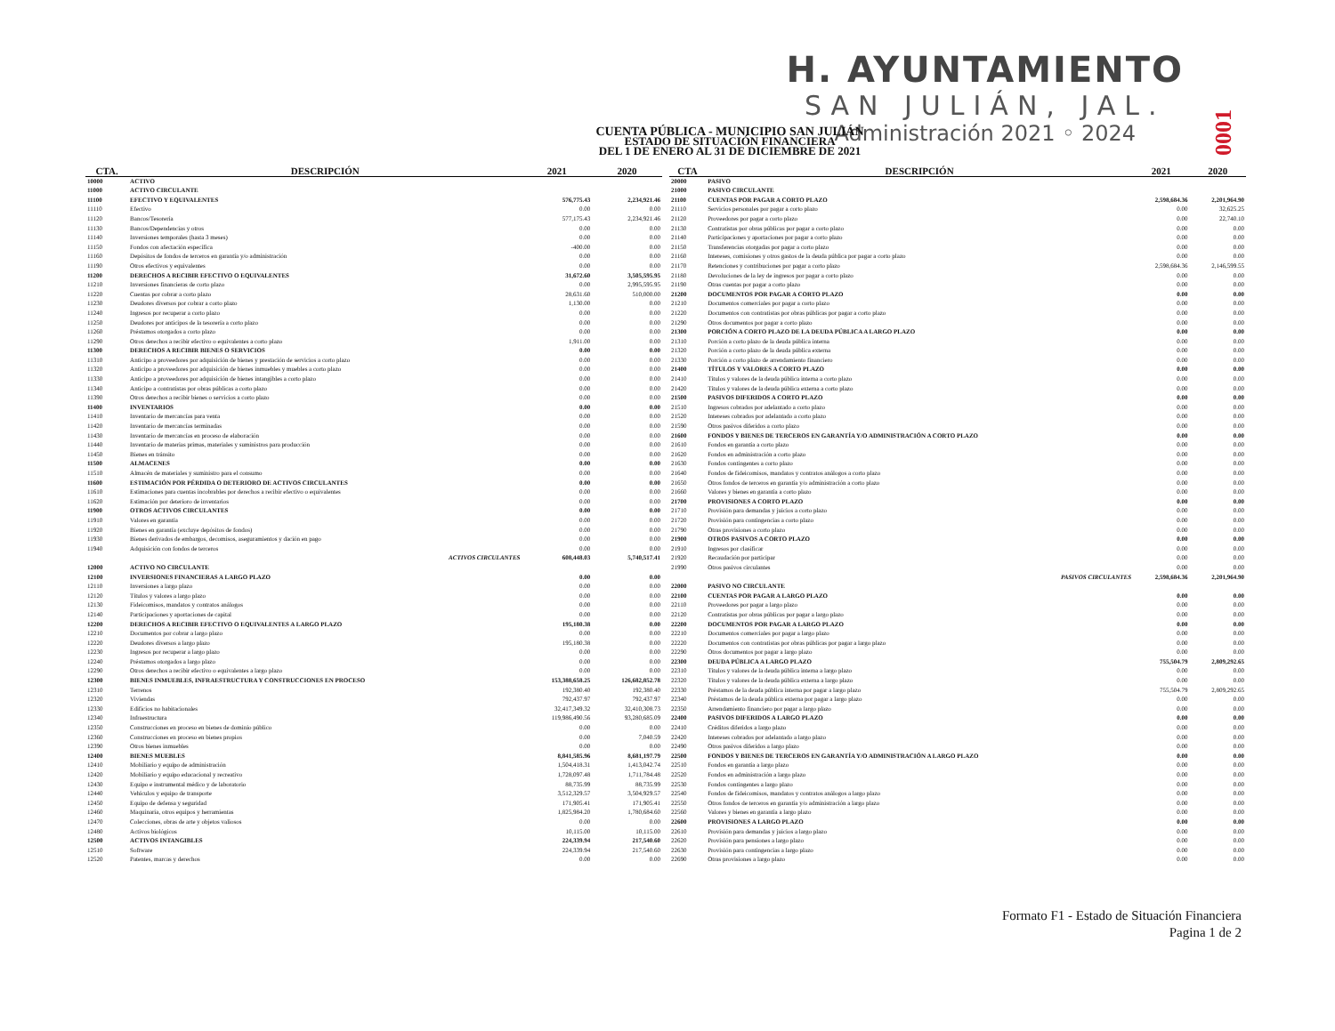H. AYUNTAMIENTO
SAN JULIÁN, JAL.
Administración 2021 ◦ 2024
0001
CUENTA PÚBLICA - MUNICIPIO SAN JULIÁN
ESTADO DE SITUACIÓN FINANCIERA
DEL 1 DE ENERO AL 31 DE DICIEMBRE DE 2021
| CTA. | DESCRIPCIÓN | 2021 | 2020 |
| --- | --- | --- | --- |
| 10000 | ACTIVO | | |
| 11000 | ACTIVO CIRCULANTE | | |
| 11100 | EFECTIVO Y EQUIVALENTES | 576,775.43 | 2,234,921.46 |
| 11110 | Efectivo | 0.00 | 0.00 |
| 11120 | Bancos/Tesorería | 577,175.43 | 2,234,921.46 |
| 11130 | Bancos/Dependencias y otros | 0.00 | 0.00 |
| 11140 | Inversiones temporales (hasta 3 meses) | 0.00 | 0.00 |
| 11150 | Fondos con afectación específica | -400.00 | 0.00 |
| 11160 | Depósitos de fondos de terceros en garantía y/o administración | 0.00 | 0.00 |
| 11190 | Otros efectivos y equivalentes | 0.00 | 0.00 |
| 11200 | DERECHOS A RECIBIR EFECTIVO O EQUIVALENTES | 31,672.60 | 3,505,595.95 |
| 11210 | Inversiones financieras de corto plazo | 0.00 | 2,995,595.95 |
| 11220 | Cuentas por cobrar a corto plazo | 28,631.60 | 510,000.00 |
| 11230 | Deudores diversos por cobrar a corto plazo | 1,130.00 | 0.00 |
| 11240 | Ingresos por recuperar a corto plazo | 0.00 | 0.00 |
| 11250 | Deudores por anticipos de la tesorería a corto plazo | 0.00 | 0.00 |
| 11260 | Préstamos otorgados a corto plazo | 0.00 | 0.00 |
| 11290 | Otros derechos a recibir efectivo o equivalentes a corto plazo | 1,911.00 | 0.00 |
| 11300 | DERECHOS A RECIBIR BIENES O SERVICIOS | 0.00 | 0.00 |
| 11310 | Anticipo a proveedores por adquisición de bienes y prestación de servicios a corto plazo | 0.00 | 0.00 |
| 11320 | Anticipo a proveedores por adquisición de bienes inmuebles y muebles a corto plazo | 0.00 | 0.00 |
| 11330 | Anticipo a proveedores por adquisición de bienes intangibles a corto plazo | 0.00 | 0.00 |
| 11340 | Anticipo a contratistas por obras públicas a corto plazo | 0.00 | 0.00 |
| 11390 | Otros derechos a recibir bienes o servicios a corto plazo | 0.00 | 0.00 |
| 11400 | INVENTARIOS | 0.00 | 0.00 |
| 11410 | Inventario de mercancías para venta | 0.00 | 0.00 |
| 11420 | Inventario de mercancías terminadas | 0.00 | 0.00 |
| 11430 | Inventario de mercancías en proceso de elaboración | 0.00 | 0.00 |
| 11440 | Inventario de materias primas, materiales y suministros para producción | 0.00 | 0.00 |
| 11450 | Bienes en tránsito | 0.00 | 0.00 |
| 11500 | ALMACENES | 0.00 | 0.00 |
| 11510 | Almacén de materiales y suministro para el consumo | 0.00 | 0.00 |
| 11600 | ESTIMACIÓN POR PÉRDIDA O DETERIORO DE ACTIVOS CIRCULANTES | 0.00 | 0.00 |
| 11610 | Estimaciones para cuentas incobrables por derechos a recibir efectivo o equivalentes | 0.00 | 0.00 |
| 11620 | Estimación por deterioro de inventarios | 0.00 | 0.00 |
| 11900 | OTROS ACTIVOS CIRCULANTES | 0.00 | 0.00 |
| 11910 | Valores en garantía | 0.00 | 0.00 |
| 11920 | Bienes en garantía (excluye depósitos de fondos) | 0.00 | 0.00 |
| 11930 | Bienes derivados de embargos, decomisos, aseguramientos y dación en pago | 0.00 | 0.00 |
| 11940 | Adquisición con fondos de terceros | 0.00 | 0.00 |
| | ACTIVOS CIRCULANTES | 608,448.03 | 5,740,517.41 |
| 12000 | ACTIVO NO CIRCULANTE | | |
| 12100 | INVERSIONES FINANCIERAS A LARGO PLAZO | 0.00 | 0.00 |
| 12110 | Inversiones a largo plazo | 0.00 | 0.00 |
| 12120 | Títulos y valores a largo plazo | 0.00 | 0.00 |
| 12130 | Fideicomisos, mandatos y contratos análogos | 0.00 | 0.00 |
| 12140 | Participaciones y aportaciones de capital | 0.00 | 0.00 |
| 12200 | DERECHOS A RECIBIR EFECTIVO O EQUIVALENTES A LARGO PLAZO | 195,180.38 | 0.00 |
| 12210 | Documentos por cobrar a largo plazo | 0.00 | 0.00 |
| 12220 | Deudores diversos a largo plazo | 195,180.38 | 0.00 |
| 12230 | Ingresos por recuperar a largo plazo | 0.00 | 0.00 |
| 12240 | Préstamos otorgados a largo plazo | 0.00 | 0.00 |
| 12290 | Otros derechos a recibir efectivo o equivalentes a largo plazo | 0.00 | 0.00 |
| 12300 | BIENES INMUEBLES, INFRAESTRUCTURA Y CONSTRUCCIONES EN PROCESO | 153,388,658.25 | 126,682,852.78 |
| 12310 | Terrenos | 192,380.40 | 192,380.40 |
| 12320 | Viviendas | 792,437.97 | 792,437.97 |
| 12330 | Edificios no habitacionales | 32,417,349.32 | 32,410,308.73 |
| 12340 | Infraestructura | 119,986,490.56 | 93,280,685.09 |
| 12350 | Construcciones en proceso en bienes de dominio público | 0.00 | 0.00 |
| 12360 | Construcciones en proceso en bienes propios | 0.00 | 7,040.59 |
| 12390 | Otros bienes inmuebles | 0.00 | 0.00 |
| 12400 | BIENES MUEBLES | 8,841,585.96 | 8,681,197.79 |
| 12410 | Mobiliario y equipo de administración | 1,504,418.31 | 1,413,042.74 |
| 12420 | Mobiliario y equipo educacional y recreativo | 1,728,097.48 | 1,711,784.48 |
| 12430 | Equipo e instrumental médico y de laboratorio | 88,735.99 | 88,735.99 |
| 12440 | Vehículos y equipo de transporte | 3,512,329.57 | 3,504,929.57 |
| 12450 | Equipo de defensa y seguridad | 171,905.41 | 171,905.41 |
| 12460 | Maquinaria, otros equipos y herramientas | 1,825,984.20 | 1,780,684.60 |
| 12470 | Colecciones, obras de arte y objetos valiosos | 0.00 | 0.00 |
| 12480 | Activos biológicos | 10,115.00 | 10,115.00 |
| 12500 | ACTIVOS INTANGIBLES | 224,339.94 | 217,540.60 |
| 12510 | Software | 224,339.94 | 217,540.60 |
| 12520 | Patentes, marcas y derechos | 0.00 | 0.00 |
| CTA | DESCRIPCIÓN | 2021 | 2020 |
| --- | --- | --- | --- |
| 20000 | PASIVO | | |
| 21000 | PASIVO CIRCULANTE | | |
| 21100 | CUENTAS POR PAGAR A CORTO PLAZO | 2,598,684.36 | 2,201,964.90 |
| 21110 | Servicios personales por pagar a corto plazo | 0.00 | 32,625.25 |
| 21120 | Proveedores por pagar a corto plazo | 0.00 | 22,740.10 |
| 21130 | Contratistas por obras públicas por pagar a corto plazo | 0.00 | 0.00 |
| 21140 | Participaciones y aportaciones por pagar a corto plazo | 0.00 | 0.00 |
| 21150 | Transferencias otorgadas por pagar a corto plazo | 0.00 | 0.00 |
| 21160 | Intereses, comisiones y otros gastos de la deuda pública por pagar a corto plazo | 0.00 | 0.00 |
| 21170 | Retenciones y contribuciones por pagar a corto plazo | 2,598,684.36 | 2,146,599.55 |
| 21180 | Devoluciones de la ley de ingresos por pagar a corto plazo | 0.00 | 0.00 |
| 21190 | Otras cuentas por pagar a corto plazo | 0.00 | 0.00 |
| 21200 | DOCUMENTOS POR PAGAR A CORTO PLAZO | 0.00 | 0.00 |
| 21210 | Documentos comerciales por pagar a corto plazo | 0.00 | 0.00 |
| 21220 | Documentos con contratistas por obras públicas por pagar a corto plazo | 0.00 | 0.00 |
| 21290 | Otros documentos por pagar a corto plazo | 0.00 | 0.00 |
| 21300 | PORCIÓN A CORTO PLAZO DE LA DEUDA PÚBLICA A LARGO PLAZO | 0.00 | 0.00 |
| 21310 | Porción a corto plazo de la deuda pública interna | 0.00 | 0.00 |
| 21320 | Porción a corto plazo de la deuda pública externa | 0.00 | 0.00 |
| 21330 | Porción a corto plazo de arrendamiento financiero | 0.00 | 0.00 |
| 21400 | TÍTULOS Y VALORES A CORTO PLAZO | 0.00 | 0.00 |
| 21410 | Títulos y valores de la deuda pública interna a corto plazo | 0.00 | 0.00 |
| 21420 | Títulos y valores de la deuda pública externa a corto plazo | 0.00 | 0.00 |
| 21500 | PASIVOS DIFERIDOS A CORTO PLAZO | 0.00 | 0.00 |
| 21510 | Ingresos cobrados por adelantado a corto plazo | 0.00 | 0.00 |
| 21520 | Intereses cobrados por adelantado a corto plazo | 0.00 | 0.00 |
| 21590 | Otros pasivos diferidos a corto plazo | 0.00 | 0.00 |
| 21600 | FONDOS Y BIENES DE TERCEROS EN GARANTÍA Y/O ADMINISTRACIÓN A CORTO PLAZO | 0.00 | 0.00 |
| 21610 | Fondos en garantía a corto plazo | 0.00 | 0.00 |
| 21620 | Fondos en administración a corto plazo | 0.00 | 0.00 |
| 21630 | Fondos contingentes a corto plazo | 0.00 | 0.00 |
| 21640 | Fondos de fideicomisos, mandatos y contratos análogos a corto plazo | 0.00 | 0.00 |
| 21650 | Otros fondos de terceros en garantía y/o administración a corto plazo | 0.00 | 0.00 |
| 21660 | Valores y bienes en garantía a corto plazo | 0.00 | 0.00 |
| 21700 | PROVISIONES A CORTO PLAZO | 0.00 | 0.00 |
| 21710 | Provisión para demandas y juicios a corto plazo | 0.00 | 0.00 |
| 21720 | Provisión para contingencias a corto plazo | 0.00 | 0.00 |
| 21790 | Otras provisiones a corto plazo | 0.00 | 0.00 |
| 21900 | OTROS PASIVOS A CORTO PLAZO | 0.00 | 0.00 |
| 21910 | Ingresos por clasificar | 0.00 | 0.00 |
| 21920 | Recaudación por participar | 0.00 | 0.00 |
| 21990 | Otros pasivos circulantes | 0.00 | 0.00 |
| | PASIVOS CIRCULANTES | 2,598,684.36 | 2,201,964.90 |
| 22000 | PASIVO NO CIRCULANTE | | |
| 22100 | CUENTAS POR PAGAR A LARGO PLAZO | 0.00 | 0.00 |
| 22110 | Proveedores por pagar a largo plazo | 0.00 | 0.00 |
| 22120 | Contratistas por obras públicas por pagar a largo plazo | 0.00 | 0.00 |
| 22200 | DOCUMENTOS POR PAGAR A LARGO PLAZO | 0.00 | 0.00 |
| 22210 | Documentos comerciales por pagar a largo plazo | 0.00 | 0.00 |
| 22220 | Documentos con contratistas por obras públicas por pagar a largo plazo | 0.00 | 0.00 |
| 22290 | Otros documentos por pagar a largo plazo | 0.00 | 0.00 |
| 22300 | DEUDA PÚBLICA A LARGO PLAZO | 755,504.79 | 2,809,292.65 |
| 22310 | Títulos y valores de la deuda pública interna a largo plazo | 0.00 | 0.00 |
| 22320 | Títulos y valores de la deuda pública externa a largo plazo | 0.00 | 0.00 |
| 22330 | Préstamos de la deuda pública interna por pagar a largo plazo | 755,504.79 | 2,809,292.65 |
| 22340 | Préstamos de la deuda pública externa por pagar a largo plazo | 0.00 | 0.00 |
| 22350 | Arrendamiento financiero por pagar a largo plazo | 0.00 | 0.00 |
| 22400 | PASIVOS DIFERIDOS A LARGO PLAZO | 0.00 | 0.00 |
| 22410 | Créditos diferidos a largo plazo | 0.00 | 0.00 |
| 22420 | Intereses cobrados por adelantado a largo plazo | 0.00 | 0.00 |
| 22490 | Otros pasivos diferidos a largo plazo | 0.00 | 0.00 |
| 22500 | FONDOS Y BIENES DE TERCEROS EN GARANTÍA Y/O ADMINISTRACIÓN A LARGO PLAZO | 0.00 | 0.00 |
| 22510 | Fondos en garantía a largo plazo | 0.00 | 0.00 |
| 22520 | Fondos en administración a largo plazo | 0.00 | 0.00 |
| 22530 | Fondos contingentes a largo plazo | 0.00 | 0.00 |
| 22540 | Fondos de fideicomisos, mandatos y contratos análogos a largo plazo | 0.00 | 0.00 |
| 22550 | Otros fondos de terceros en garantía y/o administración a largo plazo | 0.00 | 0.00 |
| 22560 | Valores y bienes en garantía a largo plazo | 0.00 | 0.00 |
| 22600 | PROVISIONES A LARGO PLAZO | 0.00 | 0.00 |
| 22610 | Provisión para demandas y juicios a largo plazo | 0.00 | 0.00 |
| 22620 | Provisión para pensiones a largo plazo | 0.00 | 0.00 |
| 22630 | Provisión para contingencias a largo plazo | 0.00 | 0.00 |
| 22690 | Otras provisiones a largo plazo | 0.00 | 0.00 |
Formato F1 - Estado de Situación Financiera
Pagina 1 de 2